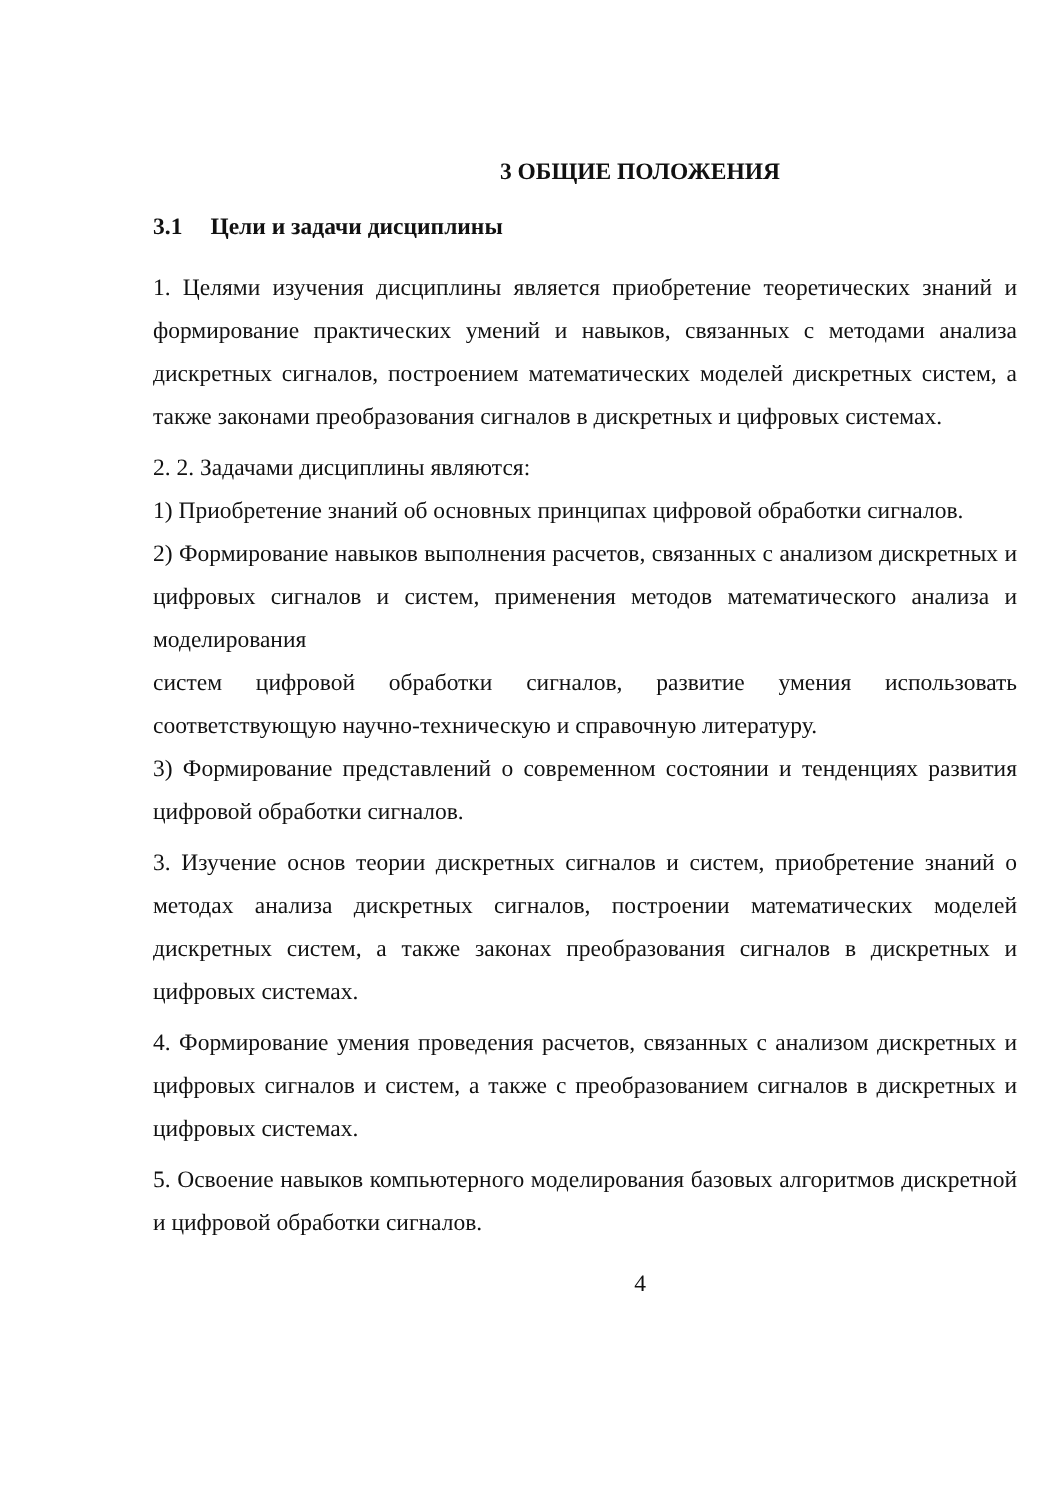3 ОБЩИЕ ПОЛОЖЕНИЯ
3.1 Цели и задачи дисциплины
1. Целями изучения дисциплины является приобретение теоретических знаний и формирование практических умений и навыков, связанных с методами анализа дискретных сигналов, построением математических моделей дискретных систем, а также законами преобразования сигналов в дискретных и цифровых системах.
2. 2. Задачами дисциплины являются:
1) Приобретение знаний об основных принципах цифровой обработки сигналов.
2) Формирование навыков выполнения расчетов, связанных с анализом дискретных и цифровых сигналов и систем, применения методов математического анализа и моделирования
систем цифровой обработки сигналов, развитие умения использовать соответствующую научно-техническую и справочную литературу.
3) Формирование представлений о современном состоянии и тенденциях развития цифровой обработки сигналов.
3. Изучение основ теории дискретных сигналов и систем, приобретение знаний о методах анализа дискретных сигналов, построении математических моделей дискретных систем, а также законах преобразования сигналов в дискретных и цифровых системах.
4. Формирование умения проведения расчетов, связанных с анализом дискретных и цифровых сигналов и систем, а также с преобразованием сигналов в дискретных и цифровых системах.
5. Освоение навыков компьютерного моделирования базовых алгоритмов дискретной и цифровой обработки сигналов.
4